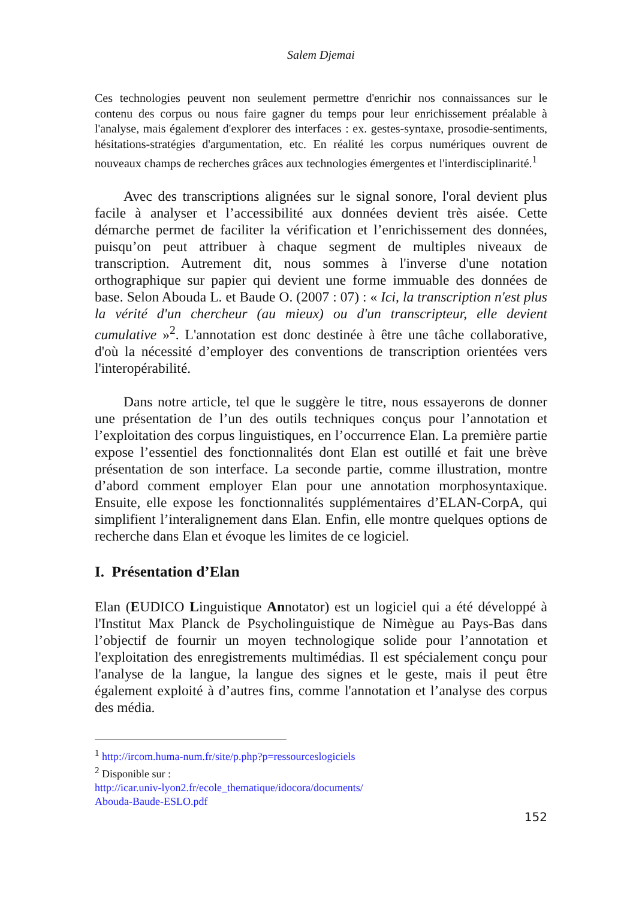Salem Djemai
Ces technologies peuvent non seulement permettre d'enrichir nos connaissances sur le contenu des corpus ou nous faire gagner du temps pour leur enrichissement préalable à l'analyse, mais également d'explorer des interfaces : ex. gestes-syntaxe, prosodie-sentiments, hésitations-stratégies d'argumentation, etc. En réalité les corpus numériques ouvrent de nouveaux champs de recherches grâces aux technologies émergentes et l'interdisciplinarité.<sup>1</sup>
Avec des transcriptions alignées sur le signal sonore, l'oral devient plus facile à analyser et l’accessibilité aux données devient très aisée. Cette démarche permet de faciliter la vérification et l’enrichissement des données, puisqu’on peut attribuer à chaque segment de multiples niveaux de transcription. Autrement dit, nous sommes à l'inverse d'une notation orthographique sur papier qui devient une forme immuable des données de base. Selon Abouda L. et Baude O. (2007 : 07) : « Ici, la transcription n'est plus la vérité d'un chercheur (au mieux) ou d'un transcripteur, elle devient cumulative »<sup>2</sup>. L'annotation est donc destinée à être une tâche collaborative, d'où la nécessité d’employer des conventions de transcription orientées vers l'interopérabilité.
Dans notre article, tel que le suggère le titre, nous essayerons de donner une présentation de l’un des outils techniques conçus pour l’annotation et l’exploitation des corpus linguistiques, en l’occurrence Elan. La première partie expose l’essentiel des fonctionnalités dont Elan est outillé et fait une brève présentation de son interface. La seconde partie, comme illustration, montre d’abord comment employer Elan pour une annotation morphosyntaxique. Ensuite, elle expose les fonctionnalités supplémentaires d’ELAN-CorpA, qui simplifient l’interalignement dans Elan. Enfin, elle montre quelques options de recherche dans Elan et évoque les limites de ce logiciel.
I. Présentation d’Elan
Elan (EUDICO Linguistique Annotator) est un logiciel qui a été développé à l'Institut Max Planck de Psycholinguistique de Nimègue au Pays-Bas dans l’objectif de fournir un moyen technologique solide pour l’annotation et l'exploitation des enregistrements multimédias. Il est spécialement conçu pour l'analyse de la langue, la langue des signes et le geste, mais il peut être également exploité à d’autres fins, comme l'annotation et l’analyse des corpus des média.
<sup>1</sup> http://ircom.huma-num.fr/site/p.php?p=ressourceslogiciels
<sup>2</sup> Disponible sur :
http://icar.univ-lyon2.fr/ecole_thematique/idocora/documents/
Abouda-Baude-ESLO.pdf
152